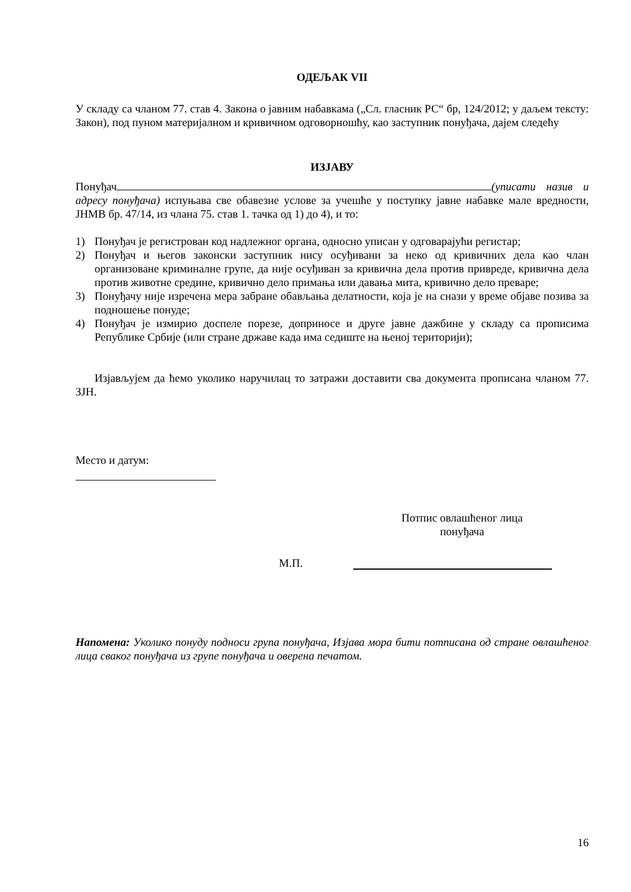ОДЕЉАК VII
У складу са чланом 77. став 4. Закона о јавним набавкама („Сл. гласник РС“ бр, 124/2012; у даљем тексту: Закон), под пуном материјалном и кривичном одговорношћу, као заступник понуђача, дајем следећу
ИЗЈАВУ
Понуђач (уписати назив и адресу понуђача) испуњава све обавезне услове за учешће у поступку јавне набавке мале вредности, ЈНМВ бр. 47/14, из члана 75. став 1. тачка од 1) до 4), и то:
1) Понуђач је регистрован код надлежног органа, односно уписан у одговарајући регистар;
2) Понуђач и његов законски заступник нису осуђивани за неко од кривичних дела као члан организоване криминалне групе, да није осуђиван за кривична дела против привреде, кривична дела против животне средине, кривично дело примања или давања мита, кривично дело преваре;
3) Понуђачу није изречена мера забране обављања делатности, која је на снази у време објаве позива за подношење понуде;
4) Понуђач је измирио доспеле порезе, доприносе и друге јавне дажбине у складу са прописима Републике Србије (или стране државе када има седиште на њеној територији);
Изјављујем да ћемо уколико наручилац то затражи доставити сва документа прописана чланом 77. ЗЈН.
Место и датум:
Потпис овлашћеног лица
понуђача
М.П.
Напомена: Уколико понуду подноси група понуђача, Изјава мора бити потписана од стране овлашћеног лица сваког понуђача из групе понуђача и оверена печатом.
16